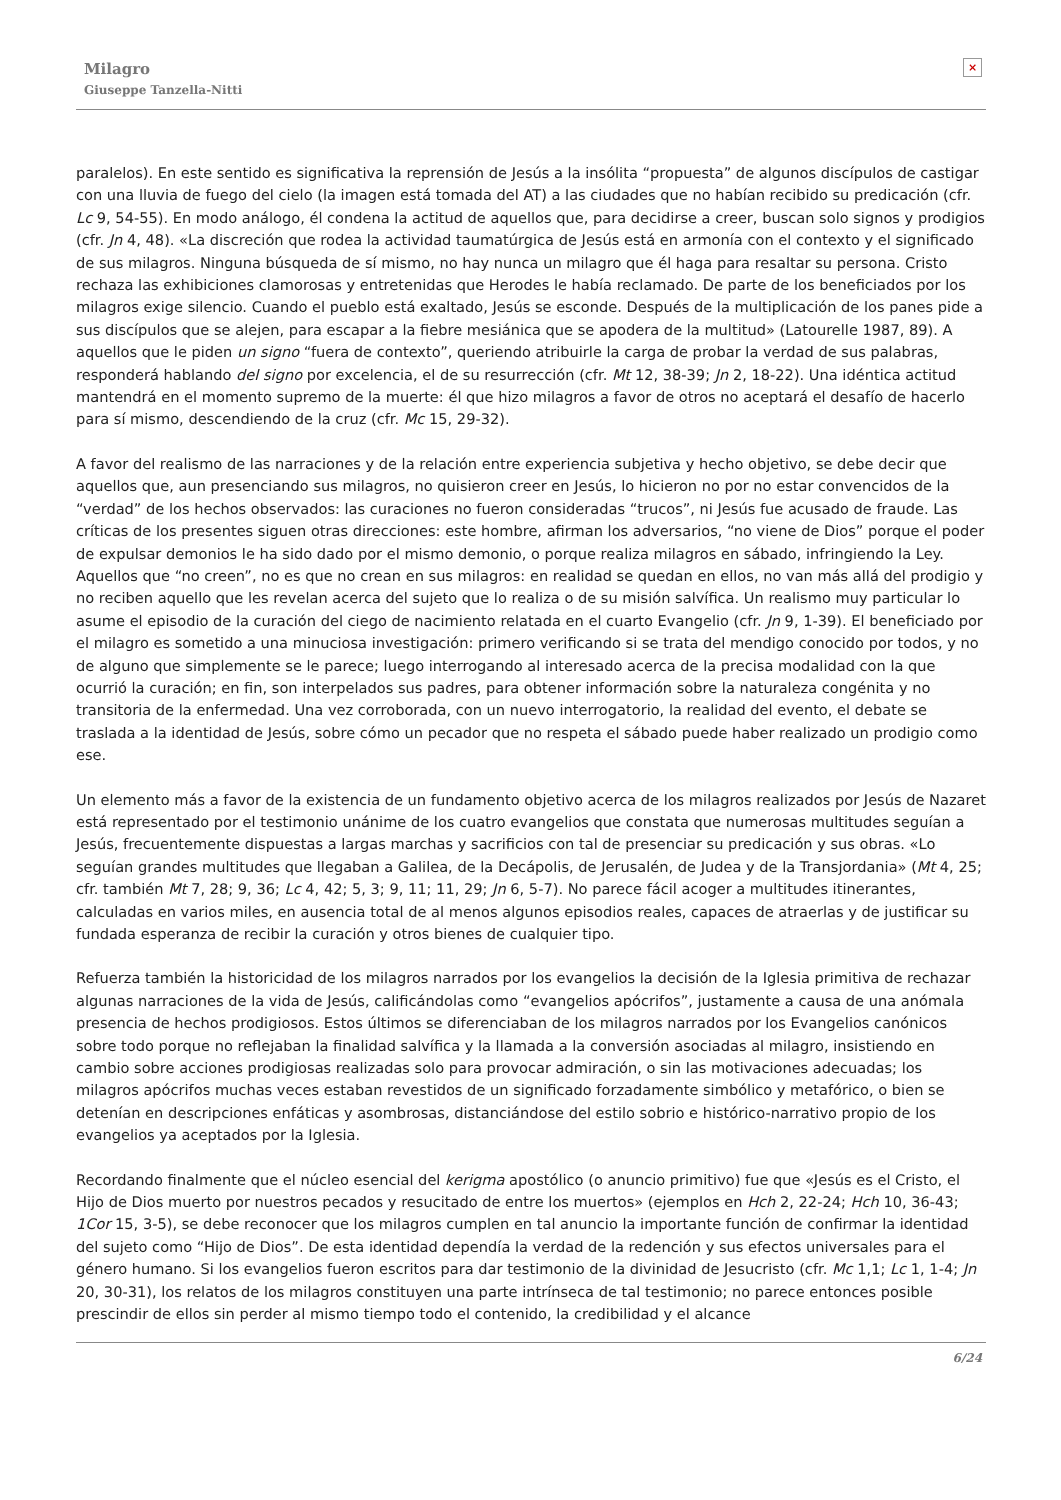Milagro
Giuseppe Tanzella-Nitti
×
paralelos). En este sentido es significativa la reprensión de Jesús a la insólita “propuesta” de algunos discípulos de castigar con una lluvia de fuego del cielo (la imagen está tomada del AT) a las ciudades que no habían recibido su predicación (cfr. Lc 9, 54-55). En modo análogo, él condena la actitud de aquellos que, para decidirse a creer, buscan solo signos y prodigios (cfr. Jn 4, 48). «La discreción que rodea la actividad taumatúrgica de Jesús está en armonía con el contexto y el significado de sus milagros. Ninguna búsqueda de sí mismo, no hay nunca un milagro que él haga para resaltar su persona. Cristo rechaza las exhibiciones clamorosas y entretenidas que Herodes le había reclamado. De parte de los beneficiados por los milagros exige silencio. Cuando el pueblo está exaltado, Jesús se esconde. Después de la multiplicación de los panes pide a sus discípulos que se alejen, para escapar a la fiebre mesiánica que se apodera de la multitud» (Latourelle 1987, 89). A aquellos que le piden un signo “fuera de contexto”, queriendo atribuirle la carga de probar la verdad de sus palabras, responderá hablando del signo por excelencia, el de su resurrección (cfr. Mt 12, 38-39; Jn 2, 18-22). Una idéntica actitud mantendrá en el momento supremo de la muerte: él que hizo milagros a favor de otros no aceptará el desafío de hacerlo para sí mismo, descendiendo de la cruz (cfr. Mc 15, 29-32).
A favor del realismo de las narraciones y de la relación entre experiencia subjetiva y hecho objetivo, se debe decir que aquellos que, aun presenciando sus milagros, no quisieron creer en Jesús, lo hicieron no por no estar convencidos de la “verdad” de los hechos observados: las curaciones no fueron consideradas “trucos”, ni Jesús fue acusado de fraude. Las críticas de los presentes siguen otras direcciones: este hombre, afirman los adversarios, “no viene de Dios” porque el poder de expulsar demonios le ha sido dado por el mismo demonio, o porque realiza milagros en sábado, infringiendo la Ley. Aquellos que “no creen”, no es que no crean en sus milagros: en realidad se quedan en ellos, no van más allá del prodigio y no reciben aquello que les revelan acerca del sujeto que lo realiza o de su misión salvífica. Un realismo muy particular lo asume el episodio de la curación del ciego de nacimiento relatada en el cuarto Evangelio (cfr. Jn 9, 1-39). El beneficiado por el milagro es sometido a una minuciosa investigación: primero verificando si se trata del mendigo conocido por todos, y no de alguno que simplemente se le parece; luego interrogando al interesado acerca de la precisa modalidad con la que ocurrió la curación; en fin, son interpelados sus padres, para obtener información sobre la naturaleza congénita y no transitoria de la enfermedad. Una vez corroborada, con un nuevo interrogatorio, la realidad del evento, el debate se traslada a la identidad de Jesús, sobre cómo un pecador que no respeta el sábado puede haber realizado un prodigio como ese.
Un elemento más a favor de la existencia de un fundamento objetivo acerca de los milagros realizados por Jesús de Nazaret está representado por el testimonio unánime de los cuatro evangelios que constata que numerosas multitudes seguían a Jesús, frecuentemente dispuestas a largas marchas y sacrificios con tal de presenciar su predicación y sus obras. «Lo seguían grandes multitudes que llegaban a Galilea, de la Decápolis, de Jerusalén, de Judea y de la Transjordania» (Mt 4, 25; cfr. también Mt 7, 28; 9, 36; Lc 4, 42; 5, 3; 9, 11; 11, 29; Jn 6, 5-7). No parece fácil acoger a multitudes itinerantes, calculadas en varios miles, en ausencia total de al menos algunos episodios reales, capaces de atraerlas y de justificar su fundada esperanza de recibir la curación y otros bienes de cualquier tipo.
Refuerza también la historicidad de los milagros narrados por los evangelios la decisión de la Iglesia primitiva de rechazar algunas narraciones de la vida de Jesús, calificándolas como “evangelios apócrifos”, justamente a causa de una anómala presencia de hechos prodigiosos. Estos últimos se diferenciaban de los milagros narrados por los Evangelios canónicos sobre todo porque no reflejaban la finalidad salvífica y la llamada a la conversión asociadas al milagro, insistiendo en cambio sobre acciones prodigiosas realizadas solo para provocar admiración, o sin las motivaciones adecuadas; los milagros apócrifos muchas veces estaban revestidos de un significado forzadamente simbólico y metafórico, o bien se detenían en descripciones enfáticas y asombrosas, distanciándose del estilo sobrio e histórico-narrativo propio de los evangelios ya aceptados por la Iglesia.
Recordando finalmente que el núcleo esencial del kerigma apostólico (o anuncio primitivo) fue que «Jesús es el Cristo, el Hijo de Dios muerto por nuestros pecados y resucitado de entre los muertos» (ejemplos en Hch 2, 22-24; Hch 10, 36-43; 1Cor 15, 3-5), se debe reconocer que los milagros cumplen en tal anuncio la importante función de confirmar la identidad del sujeto como “Hijo de Dios”. De esta identidad dependía la verdad de la redención y sus efectos universales para el género humano. Si los evangelios fueron escritos para dar testimonio de la divinidad de Jesucristo (cfr. Mc 1,1; Lc 1, 1-4; Jn 20, 30-31), los relatos de los milagros constituyen una parte intrínseca de tal testimonio; no parece entonces posible prescindir de ellos sin perder al mismo tiempo todo el contenido, la credibilidad y el alcance
6/24